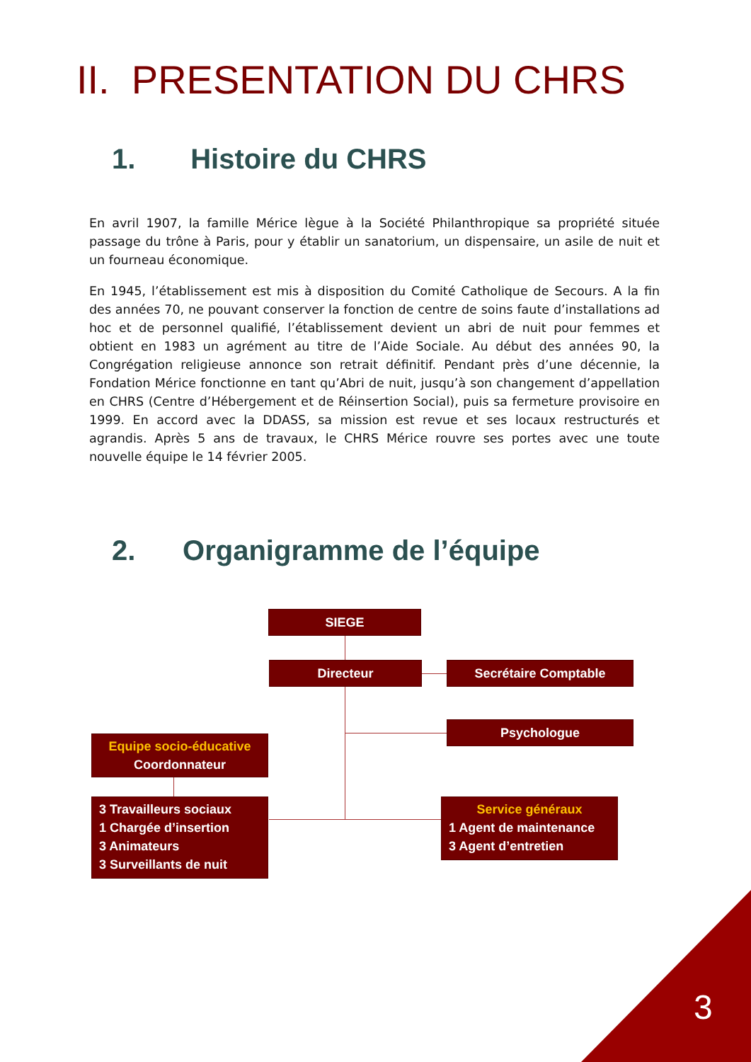II. PRESENTATION DU CHRS
1. Histoire du CHRS
En avril 1907, la famille Mérice lègue à la Société Philanthropique sa propriété située passage du trône à Paris, pour y établir un sanatorium, un dispensaire, un asile de nuit et un fourneau économique.
En 1945, l’établissement est mis à disposition du Comité Catholique de Secours. A la fin des années 70, ne pouvant conserver la fonction de centre de soins faute d’installations ad hoc et de personnel qualifié, l’établissement devient un abri de nuit pour femmes et obtient en 1983 un agrément au titre de l’Aide Sociale. Au début des années 90, la Congrégation religieuse annonce son retrait définitif. Pendant près d’une décennie, la Fondation Mérice fonctionne en tant qu’Abri de nuit, jusqu’à son changement d’appellation en CHRS (Centre d’Hébergement et de Réinsertion Social), puis sa fermeture provisoire en 1999. En accord avec la DDASS, sa mission est revue et ses locaux restructurés et agrandis. Après 5 ans de travaux, le CHRS Mérice rouvre ses portes avec une toute nouvelle équipe le 14 février 2005.
2. Organigramme de l’équipe
SIEGE
Directeur Secrétaire Comptable
Psychologue
Equipe socio-éducative
Coordonnateur
3 Travailleurs sociaux
1 Chargée d’insertion
3 Animateurs
3 Surveillants de nuit
Service généraux
1 Agent de maintenance
3 Agent d’entretien
3